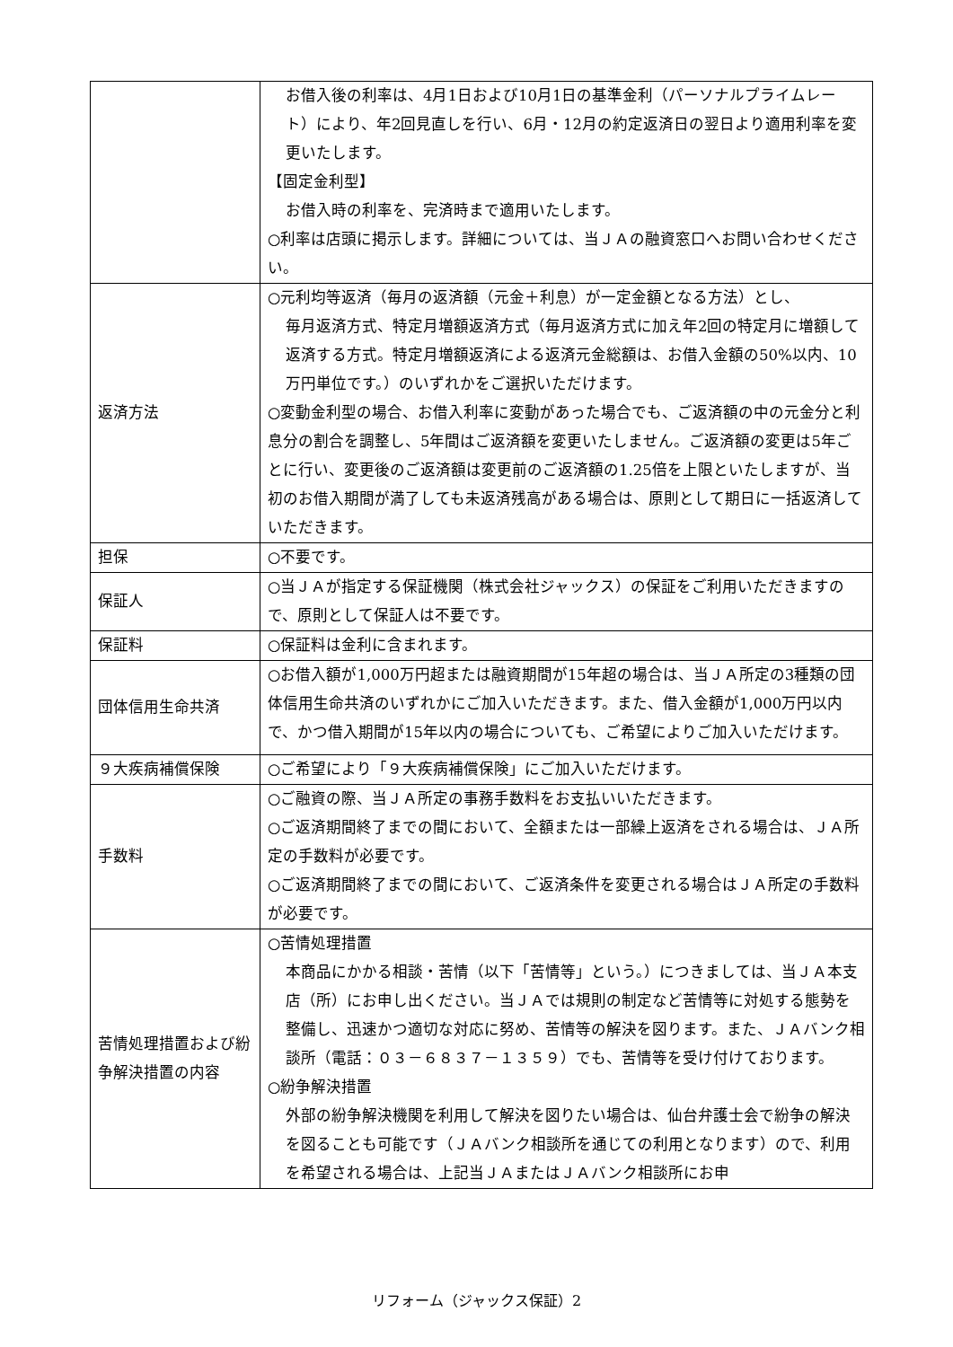| | お借入後の利率は、4月1日および10月1日の基準金利（パーソナルプライムレート）により、年2回見直しを行い、6月・12月の約定返済日の翌日より適用利率を変更いたします。 【固定金利型】 お借入時の利率を、完済時まで適用いたします。 ○利率は店頭に掲示します。詳細については、当ＪＡの融資窓口へお問い合わせください。 |
| 返済方法 | ○元利均等返済（毎月の返済額（元金＋利息）が一定金額となる方法）とし、 毎月返済方式、特定月増額返済方式（毎月返済方式に加え年2回の特定月に増額して返済する方式。特定月増額返済による返済元金総額は、お借入金額の50%以内、10万円単位です。）のいずれかをご選択いただけます。 ○変動金利型の場合、お借入利率に変動があった場合でも、ご返済額の中の元金分と利息分の割合を調整し、5年間はご返済額を変更いたしません。ご返済額の変更は5年ごとに行い、変更後のご返済額は変更前のご返済額の1.25倍を上限といたしますが、当初のお借入期間が満了しても未返済残高がある場合は、原則として期日に一括返済していただきます。 |
| 担保 | ○不要です。 |
| 保証人 | ○当ＪＡが指定する保証機関（株式会社ジャックス）の保証をご利用いただきますので、原則として保証人は不要です。 |
| 保証料 | ○保証料は金利に含まれます。 |
| 団体信用生命共済 | ○お借入額が1,000万円超または融資期間が15年超の場合は、当ＪＡ所定の3種類の団体信用生命共済のいずれかにご加入いただきます。また、借入金額が1,000万円以内で、かつ借入期間が15年以内の場合についても、ご希望によりご加入いただけます。 |
| ９大疾病補償保険 | ○ご希望により「９大疾病補償保険」にご加入いただけます。 |
| 手数料 | ○ご融資の際、当ＪＡ所定の事務手数料をお支払いいただきます。 ○ご返済期間終了までの間において、全額または一部繰上返済をされる場合は、ＪＡ所定の手数料が必要です。 ○ご返済期間終了までの間において、ご返済条件を変更される場合はＪＡ所定の手数料が必要です。 |
| 苦情処理措置および紛争解決措置の内容 | ○苦情処理措置 本商品にかかる相談・苦情（以下「苦情等」という。）につきましては、当ＪＡ本支店（所）にお申し出ください。当ＪＡでは規則の制定など苦情等に対処する態勢を整備し、迅速かつ適切な対応に努め、苦情等の解決を図ります。また、ＪＡバンク相談所（電話：０３－６８３７－１３５９）でも、苦情等を受け付けております。 ○紛争解決措置 外部の紛争解決機関を利用して解決を図りたい場合は、仙台弁護士会で紛争の解決を図ることも可能です（ＪＡバンク相談所を通じての利用となります）ので、利用を希望される場合は、上記当ＪＡまたはＪＡバンク相談所にお申 |
リフォーム（ジャックス保証）2